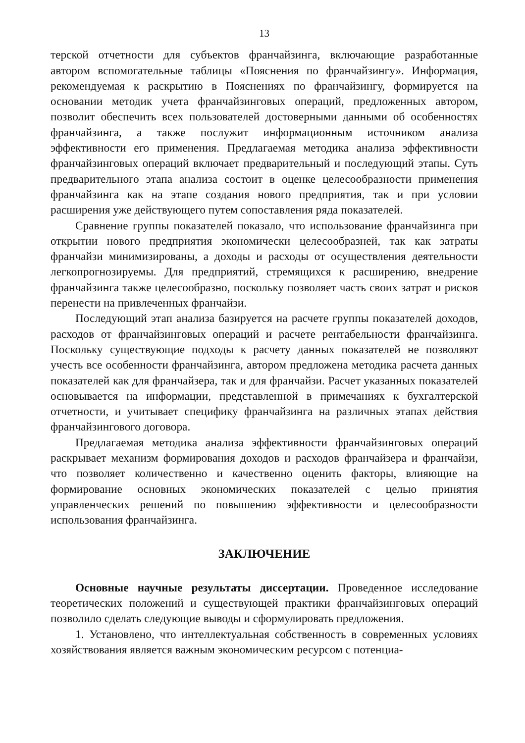13
терской отчетности для субъектов франчайзинга, включающие разработанные автором вспомогательные таблицы «Пояснения по франчайзингу». Информация, рекомендуемая к раскрытию в Пояснениях по франчайзингу, формируется на основании методик учета франчайзинговых операций, предложенных автором, позволит обеспечить всех пользователей достоверными данными об особенностях франчайзинга, а также послужит информационным источником анализа эффективности его применения. Предлагаемая методика анализа эффективности франчайзинговых операций включает предварительный и последующий этапы. Суть предварительного этапа анализа состоит в оценке целесообразности применения франчайзинга как на этапе создания нового предприятия, так и при условии расширения уже действующего путем сопоставления ряда показателей.
Сравнение группы показателей показало, что использование франчайзинга при открытии нового предприятия экономически целесообразней, так как затраты франчайзи минимизированы, а доходы и расходы от осуществления деятельности легкопрогнозируемы. Для предприятий, стремящихся к расширению, внедрение франчайзинга также целесообразно, поскольку позволяет часть своих затрат и рисков перенести на привлеченных франчайзи.
Последующий этап анализа базируется на расчете группы показателей доходов, расходов от франчайзинговых операций и расчете рентабельности франчайзинга. Поскольку существующие подходы к расчету данных показателей не позволяют учесть все особенности франчайзинга, автором предложена методика расчета данных показателей как для франчайзера, так и для франчайзи. Расчет указанных показателей основывается на информации, представленной в примечаниях к бухгалтерской отчетности, и учитывает специфику франчайзинга на различных этапах действия франчайзингового договора.
Предлагаемая методика анализа эффективности франчайзинговых операций раскрывает механизм формирования доходов и расходов франчайзера и франчайзи, что позволяет количественно и качественно оценить факторы, влияющие на формирование основных экономических показателей с целью принятия управленческих решений по повышению эффективности и целесообразности использования франчайзинга.
ЗАКЛЮЧЕНИЕ
Основные научные результаты диссертации. Проведенное исследование теоретических положений и существующей практики франчайзинговых операций позволило сделать следующие выводы и сформулировать предложения.
1. Установлено, что интеллектуальная собственность в современных условиях хозяйствования является важным экономическим ресурсом с потенциа-